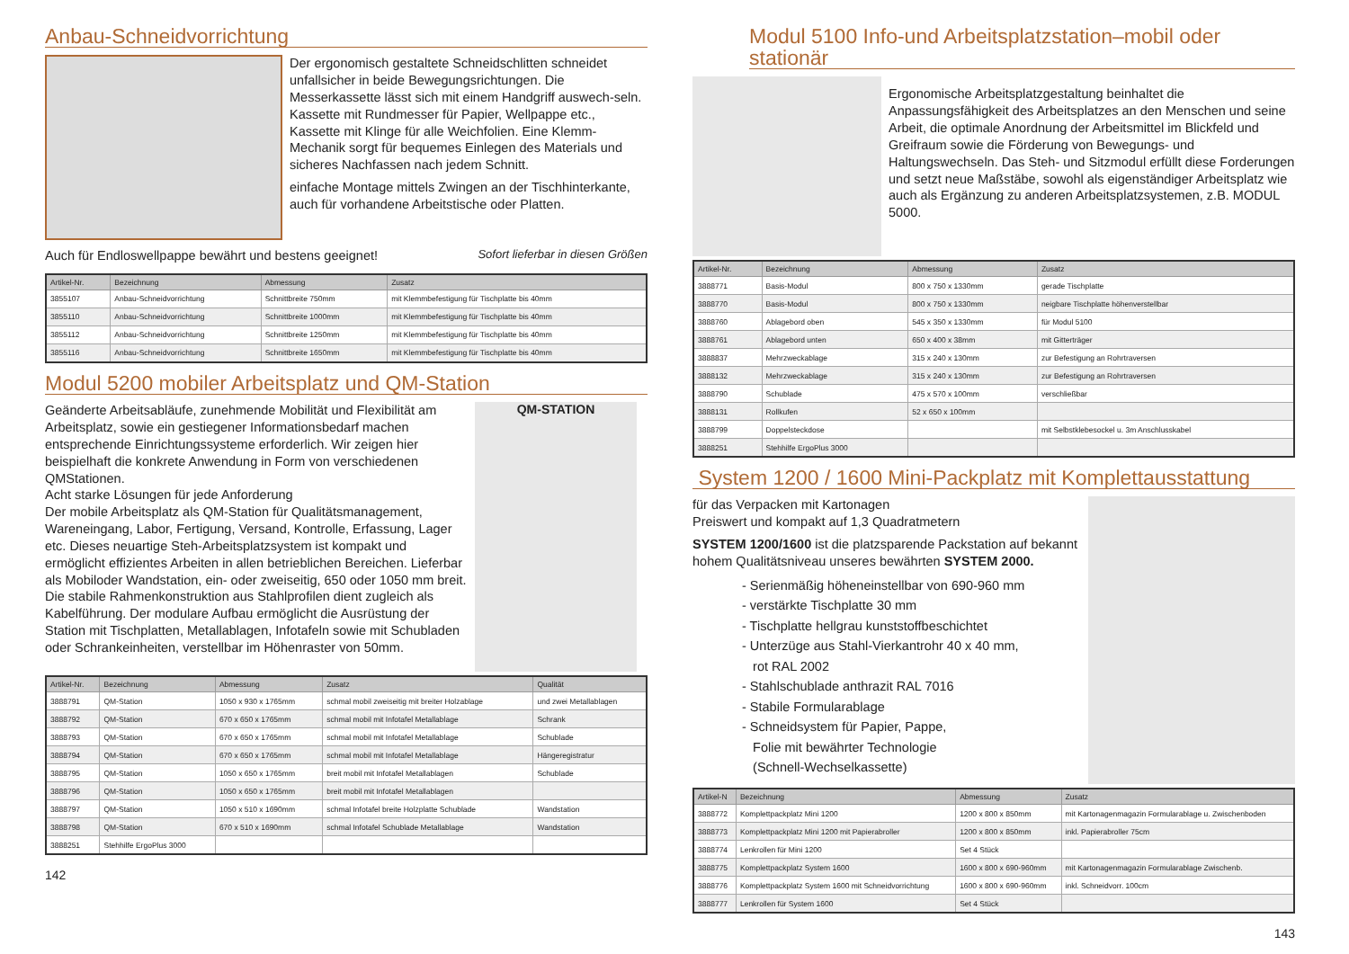Anbau-Schneidvorrichtung
Der ergonomisch gestaltete Schneidschlitten schneidet unfallsicher in beide Bewegungsrichtungen. Die Messerkassette lässt sich mit einem Handgriff auswech-seln. Kassette mit Rundmesser für Papier, Wellpappe etc., Kassette mit Klinge für alle Weichfolien. Eine Klemm-Mechanik sorgt für bequemes Einlegen des Materials und sicheres Nachfassen nach jedem Schnitt.
einfache Montage mittels Zwingen an der Tischhinterkante, auch für vorhandene Arbeitstische oder Platten.
Auch für Endloswellpappe bewährt und bestens geeignet!
Sofort lieferbar in diesen Größen
| Artikel-Nr. | Bezeichnung | Abmessung | Zusatz |
| --- | --- | --- | --- |
| 3855107 | Anbau-Schneidvorrichtung | Schnittbreite 750mm | mit Klemmbefestigung für Tischplatte bis 40mm |
| 3855110 | Anbau-Schneidvorrichtung | Schnittbreite 1000mm | mit Klemmbefestigung für Tischplatte bis 40mm |
| 3855112 | Anbau-Schneidvorrichtung | Schnittbreite 1250mm | mit Klemmbefestigung für Tischplatte bis 40mm |
| 3855116 | Anbau-Schneidvorrichtung | Schnittbreite 1650mm | mit Klemmbefestigung für Tischplatte bis 40mm |
Modul 5200 mobiler Arbeitsplatz und QM-Station
Geänderte Arbeitsabläufe, zunehmende Mobilität und Flexibilität am Arbeitsplatz, sowie ein gestiegener Informationsbedarf machen entsprechende Einrichtungssysteme erforderlich. Wir zeigen hier beispielhaft die konkrete Anwendung in Form von verschiedenen QMStationen.
Acht starke Lösungen für jede Anforderung
Der mobile Arbeitsplatz als QM-Station für Qualitätsmanagement, Wareneingang, Labor, Fertigung, Versand, Kontrolle, Erfassung, Lager etc. Dieses neuartige Steh-Arbeitsplatzsystem ist kompakt und ermöglicht effizientes Arbeiten in allen betrieblichen Bereichen. Lieferbar als Mobiloder Wandstation, ein- oder zweiseitig, 650 oder 1050 mm breit.
Die stabile Rahmenkonstruktion aus Stahlprofilen dient zugleich als Kabelführung. Der modulare Aufbau ermöglicht die Ausrüstung der Station mit Tischplatten, Metallablagen, Infotafeln sowie mit Schubladen oder Schrankeinheiten, verstellbar im Höhenraster von 50mm.
QM-STATION
| Artikel-Nr. | Bezeichnung | Abmessung | Zusatz | Qualität |
| --- | --- | --- | --- | --- |
| 3888791 | QM-Station | 1050 x 930 x 1765mm | schmal mobil zweiseitig mit breiter Holzablage | und zwei Metallablagen |
| 3888792 | QM-Station | 670 x 650 x 1765mm | schmal mobil mit Infotafel Metallablage | Schrank |
| 3888793 | QM-Station | 670 x 650 x 1765mm | schmal mobil mit Infotafel Metallablage | Schublade |
| 3888794 | QM-Station | 670 x 650 x 1765mm | schmal mobil mit Infotafel Metallablage | Hängeregistratur |
| 3888795 | QM-Station | 1050 x 650 x 1765mm | breit mobil mit Infotafel Metallablagen | Schublade |
| 3888796 | QM-Station | 1050 x 650 x 1765mm | breit mobil mit Infotafel Metallablagen | |
| 3888797 | QM-Station | 1050 x 510 x 1690mm | schmal Infotafel breite Holzplatte Schublade | Wandstation |
| 3888798 | QM-Station | 670 x 510 x 1690mm | schmal Infotafel Schublade Metallablage | Wandstation |
| 3888251 | Stehhilfe ErgoPlus 3000 | | | |
142
Modul 5100 Info-und Arbeitsplatzstation–mobil oder stationär
Ergonomische Arbeitsplatzgestaltung beinhaltet die Anpassungsfähigkeit des Arbeitsplatzes an den Menschen und seine Arbeit, die optimale Anordnung der Arbeitsmittel im Blickfeld und Greifraum sowie die Förderung von Bewegungs- und Haltungswechseln. Das Steh- und Sitzmodul erfüllt diese Forderungen und setzt neue Maßstäbe, sowohl als eigenständiger Arbeitsplatz wie auch als Ergänzung zu anderen Arbeitsplatzsystemen, z.B. MODUL 5000.
| Artikel-Nr. | Bezeichnung | Abmessung | Zusatz |
| --- | --- | --- | --- |
| 3888771 | Basis-Modul | 800 x 750 x 1330mm | gerade Tischplatte |
| 3888770 | Basis-Modul | 800 x 750 x 1330mm | neigbare Tischplatte höhenverstellbar |
| 3888760 | Ablagebord oben | 545 x 350 x 1330mm | für Modul 5100 |
| 3888761 | Ablagebord unten | 650 x 400 x 38mm | mit Gitterträger |
| 3888837 | Mehrzweckablage | 315 x 240 x 130mm | zur Befestigung an Rohrtraversen |
| 3888132 | Mehrzweckablage | 315 x 240 x 130mm | zur Befestigung an Rohrtraversen |
| 3888790 | Schublade | 475 x 570 x 100mm | verschließbar |
| 3888131 | Rollkufen | 52 x 650 x 100mm | |
| 3888799 | Doppelsteckdose | | mit Selbstklebesockel u. 3m Anschlusskabel |
| 3888251 | Stehhilfe ErgoPlus 3000 | | |
System 1200 / 1600 Mini-Packplatz mit Komplettausstattung
für das Verpacken mit Kartonagen
Preiswert und kompakt auf 1,3 Quadratmetern
SYSTEM 1200/1600 ist die platzsparende Packstation auf bekannt hohem Qualitätsniveau unseres bewährten SYSTEM 2000.
- Serienmäßig höheneinstellbar von 690-960 mm
- verstärkte Tischplatte 30 mm
- Tischplatte hellgrau kunststoffbeschichtet
- Unterzüge aus Stahl-Vierkantrohr 40 x 40 mm,
rot RAL 2002
- Stahlschublade anthrazit RAL 7016
- Stabile Formularablage
- Schneidsystem für Papier, Pappe,
Folie mit bewährter Technologie
(Schnell-Wechselkassette)
| Artikel-N | Bezeichnung | Abmessung | Zusatz |
| --- | --- | --- | --- |
| 3888772 | Komplettpackplatz Mini 1200 | 1200 x 800 x 850mm | mit Kartonagenmagazin Formularablage u. Zwischenboden |
| 3888773 | Komplettpackplatz Mini 1200 mit Papierabroller | 1200 x 800 x 850mm | inkl. Papierabroller 75cm |
| 3888774 | Lenkrollen für Mini 1200 | Set 4 Stück | |
| 3888775 | Komplettpackplatz System 1600 | 1600 x 800 x 690-960mm | mit Kartonagenmagazin Formularablage Zwischenb. |
| 3888776 | Komplettpackplatz System 1600 mit Schneidvorrichtung | 1600 x 800 x 690-960mm | inkl. Schneidvorr. 100cm |
| 3888777 | Lenkrollen für System 1600 | Set 4 Stück | |
143